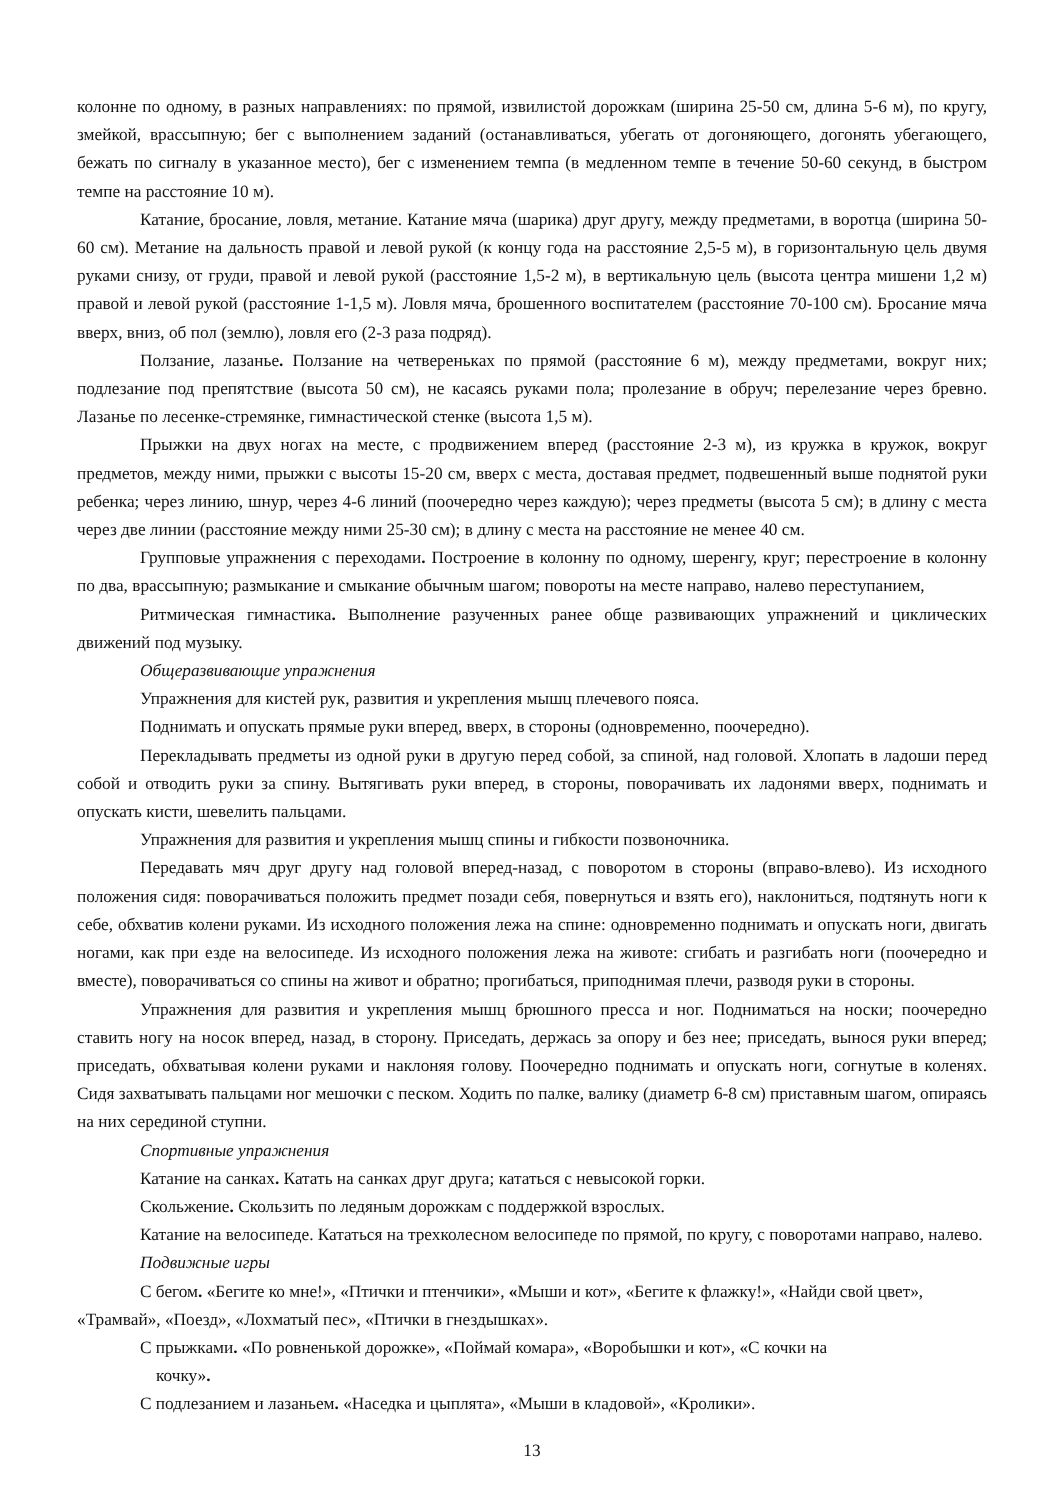колонне по одному, в разных направлениях: по прямой, извилистой дорожкам (ширина 25-50 см, длина 5-6 м), по кругу, змейкой, врассыпную; бег с выполнением заданий (останавливаться, убегать от догоняющего, догонять убегающего, бежать по сигналу в указанное место), бег с изменением темпа (в медленном темпе в течение 50-60 секунд, в быстром темпе на расстояние 10 м).
Катание, бросание, ловля, метание. Катание мяча (шарика) друг другу, между предметами, в воротца (ширина 50-60 см). Метание на дальность правой и левой рукой (к концу года на расстояние 2,5-5 м), в горизонтальную цель двумя руками снизу, от груди, правой и левой рукой (расстояние 1,5-2 м), в вертикальную цель (высота центра мишени 1,2 м) правой и левой рукой (расстояние 1-1,5 м). Ловля мяча, брошенного воспитателем (расстояние 70-100 см). Бросание мяча вверх, вниз, об пол (землю), ловля его (2-3 раза подряд).
Ползание, лазанье. Ползание на четвереньках по прямой (расстояние 6 м), между предметами, вокруг них; подлезание под препятствие (высота 50 см), не касаясь руками пола; пролезание в обруч; перелезание через бревно. Лазанье по лесенке-стремянке, гимнастической стенке (высота 1,5 м).
Прыжки на двух ногах на месте, с продвижением вперед (расстояние 2-3 м), из кружка в кружок, вокруг предметов, между ними, прыжки с высоты 15-20 см, вверх с места, доставая предмет, подвешенный выше поднятой руки ребенка; через линию, шнур, через 4-6 линий (поочередно через каждую); через предметы (высота 5 см); в длину с места через две линии (расстояние между ними 25-30 см); в длину с места на расстояние не менее 40 см.
Групповые упражнения с переходами. Построение в колонну по одному, шеренгу, круг; перестроение в колонну по два, врассыпную; размыкание и смыкание обычным шагом; повороты на месте направо, налево переступанием,
Ритмическая гимнастика. Выполнение разученных ранее обще развивающих упражнений и циклических движений под музыку.
Общеразвивающие упражнения
Упражнения для кистей рук, развития и укрепления мышц плечевого пояса.
Поднимать и опускать прямые руки вперед, вверх, в стороны (одновременно, поочередно).
Перекладывать предметы из одной руки в другую перед собой, за спиной, над головой. Хлопать в ладоши перед собой и отводить руки за спину. Вытягивать руки вперед, в стороны, поворачивать их ладонями вверх, поднимать и опускать кисти, шевелить пальцами.
Упражнения для развития и укрепления мышц спины и гибкости позвоночника.
Передавать мяч друг другу над головой вперед-назад, с поворотом в стороны (вправо-влево). Из исходного положения сидя: поворачиваться положить предмет позади себя, повернуться и взять его), наклониться, подтянуть ноги к себе, обхватив колени руками. Из исходного положения лежа на спине: одновременно поднимать и опускать ноги, двигать ногами, как при езде на велосипеде. Из исходного положения лежа на животе: сгибать и разгибать ноги (поочередно и вместе), поворачиваться со спины на живот и обратно; прогибаться, приподнимая плечи, разводя руки в стороны.
Упражнения для развития и укрепления мышц брюшного пресса и ног. Подниматься на носки; поочередно ставить ногу на носок вперед, назад, в сторону. Приседать, держась за опору и без нее; приседать, вынося руки вперед; приседать, обхватывая колени руками и наклоняя голову. Поочередно поднимать и опускать ноги, согнутые в коленях. Сидя захватывать пальцами ног мешочки с песком. Ходить по палке, валику (диаметр 6-8 см) приставным шагом, опираясь на них серединой ступни.
Спортивные упражнения
Катание на санках. Катать на санках друг друга; кататься с невысокой горки.
Скольжение. Скользить по ледяным дорожкам с поддержкой взрослых.
Катание на велосипеде. Кататься на трехколесном велосипеде по прямой, по кругу, с поворотами направо, налево.
Подвижные игры
С бегом. «Бегите ко мне!», «Птички и птенчики», «Мыши и кот», «Бегите к флажку!», «Найди свой цвет», «Трамвай», «Поезд», «Лохматый пес», «Птички в гнездышках».
С прыжками. «По ровненькой дорожке», «Поймай комара», «Воробышки и кот», «С кочки на
кочку».
С подлезанием и лазаньем. «Наседка и цыплята», «Мыши в кладовой», «Кролики».
13